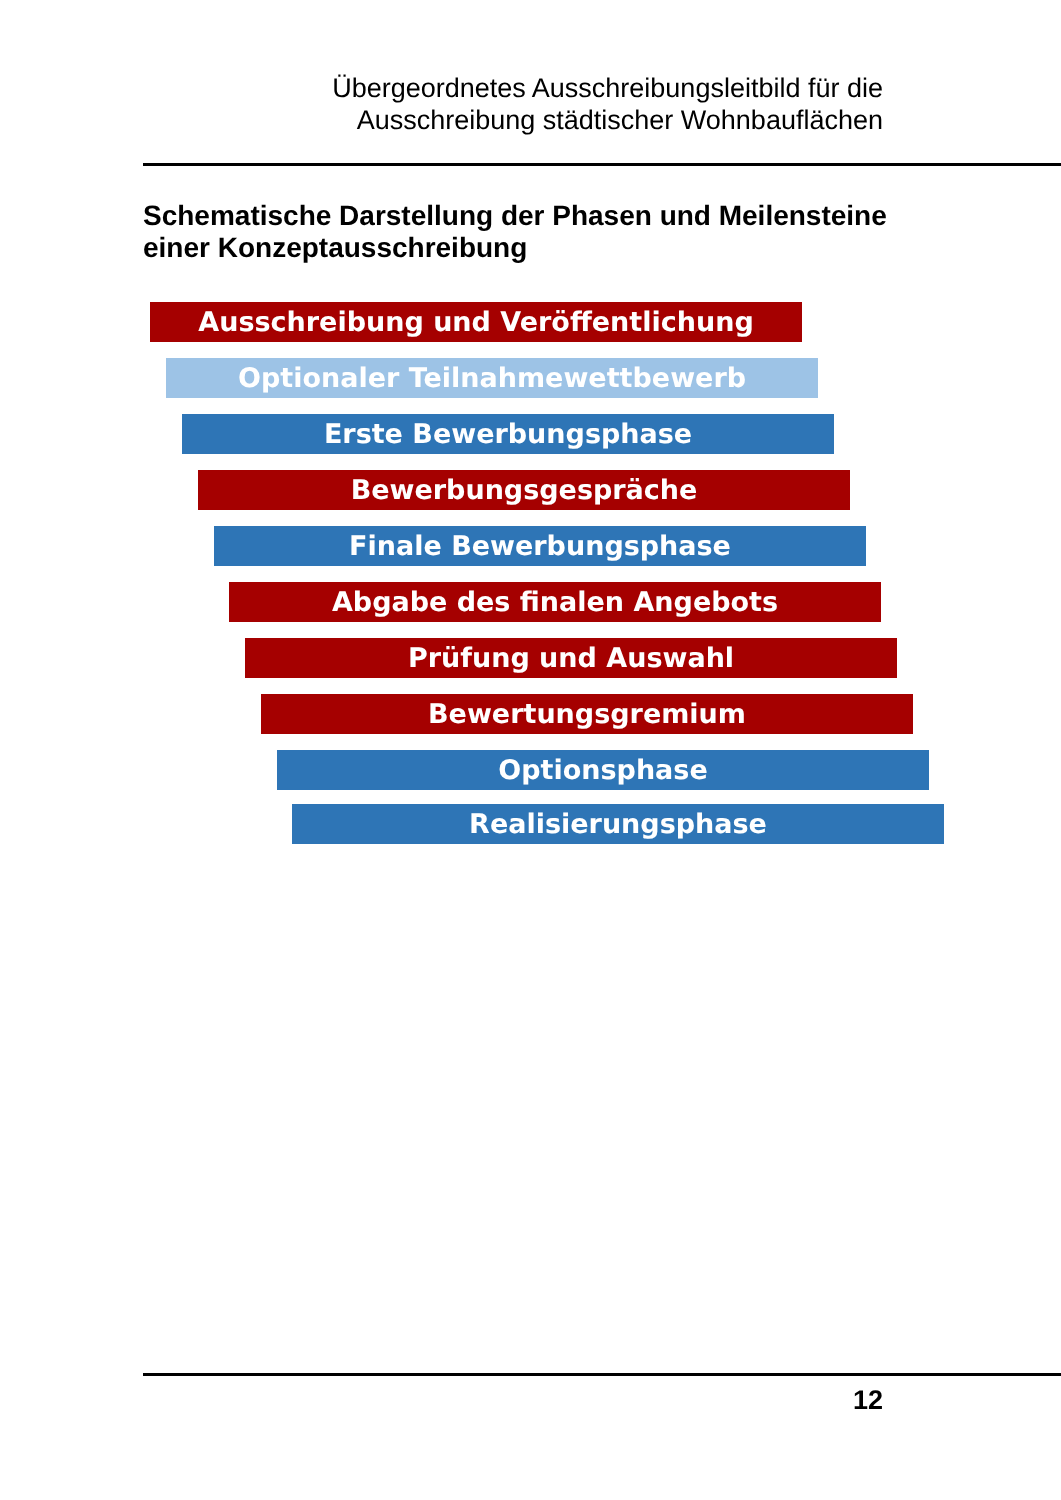Übergeordnetes Ausschreibungsleitbild für die
Ausschreibung städtischer Wohnbauflächen
Schematische Darstellung der Phasen und Meilensteine
einer Konzeptausschreibung
Ausschreibung und Veröffentlichung
Optionaler Teilnahmewettbewerb
Erste Bewerbungsphase
Bewerbungsgespräche
Finale Bewerbungsphase
Abgabe des finalen Angebots
Prüfung und Auswahl
Bewertungsgremium
Optionsphase
Realisierungsphase
12